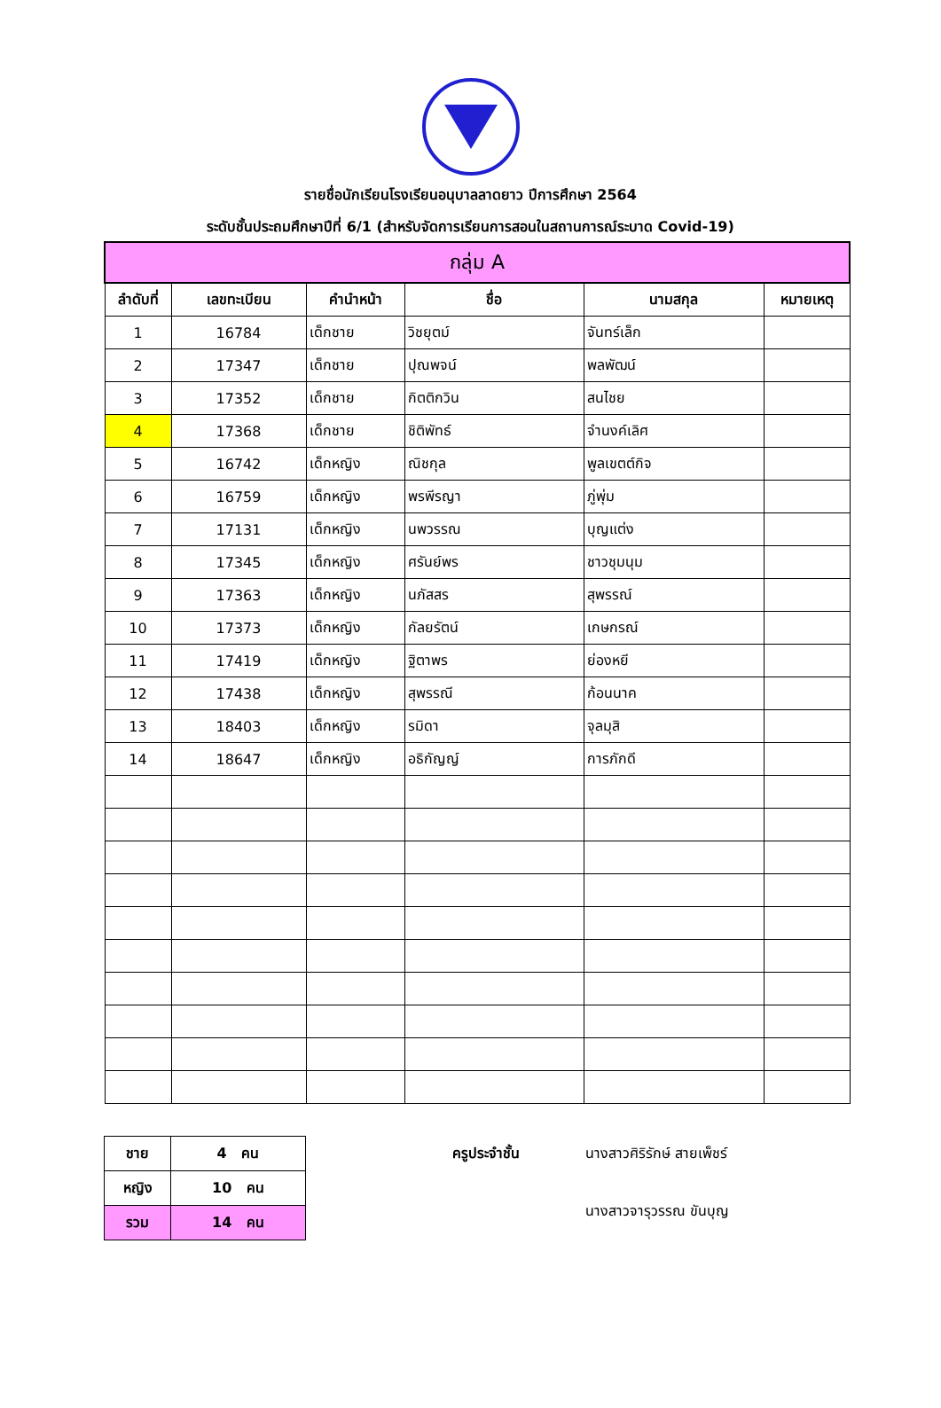รายชื่อนักเรียนโรงเรียนอนุบาลลาดยาว ปีการศึกษา 2564
ระดับชั้นประถมศึกษาปีที่ 6/1 (สำหรับจัดการเรียนการสอนในสถานการณ์ระบาด Covid-19)
| กลุ่ม A | | | | | |
| --- | --- | --- | --- | --- | --- |
| ลำดับที่ | เลขทะเบียน | คำนำหน้า | ชื่อ | นามสกุล | หมายเหตุ |
| 1 | 16784 | เด็กชาย | วิชยุตม์ | จันทร์เล็ก | |
| 2 | 17347 | เด็กชาย | ปุณพจน์ | พลพัฒน์ | |
| 3 | 17352 | เด็กชาย | กิตติกวิน | สนไชย | |
| 4 | 17368 | เด็กชาย | ชิติพัทธ์ | จำนงค์เลิศ | |
| 5 | 16742 | เด็กหญิง | ณิชกุล | พูลเขตต์กิจ | |
| 6 | 16759 | เด็กหญิง | พรพีรญา | ภู่พุ่ม | |
| 7 | 17131 | เด็กหญิง | นพวรรณ | บุญแต่ง | |
| 8 | 17345 | เด็กหญิง | ศรันย์พร | ชาวชุมนุม | |
| 9 | 17363 | เด็กหญิง | นภัสสร | สุพรรณ์ | |
| 10 | 17373 | เด็กหญิง | กัลยรัตน์ | เกษกรณ์ | |
| 11 | 17419 | เด็กหญิง | ฐิตาพร | ย่องหยี | |
| 12 | 17438 | เด็กหญิง | สุพรรณี | ก้อนนาค | |
| 13 | 18403 | เด็กหญิง | รมิดา | จุลมุสิ | |
| 14 | 18647 | เด็กหญิง | อธิกัญญ์ | การภักดี | |
| ชาย | 4 คน |
| หญิง | 10 คน |
| รวม | 14 คน |
ครูประจำชั้น นางสาวศิริรักษ์ สายเพ็ชร์ นางสาวจารุวรรณ ขันบุญ